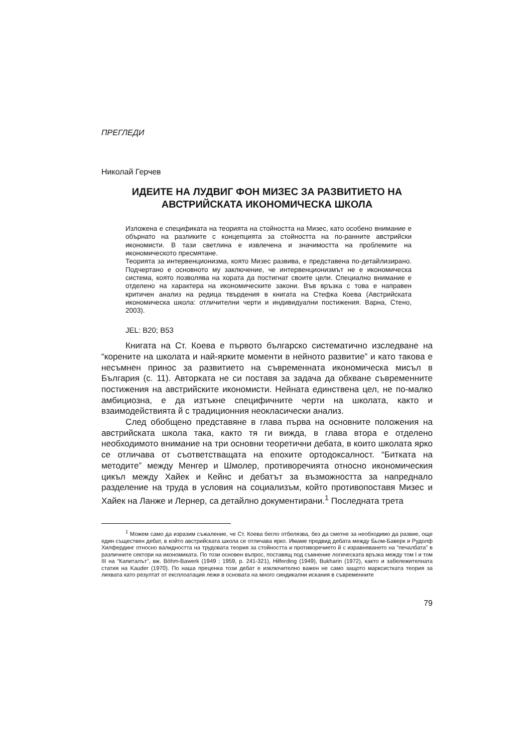ПРЕГЛЕДИ
Николай Герчев
ИДЕИТЕ НА ЛУДВИГ ФОН МИЗЕС ЗА РАЗВИТИЕТО НА АВСТРИЙСКАТА ИКОНОМИЧЕСКА ШКОЛА
Изложена е спецификата на теорията на стойността на Мизес, като особено внимание е обърнато на разликите с концепцията за стойността на по-ранните австрийски икономисти. В тази светлина е извлечена и значимостта на проблемите на икономическото пресмятане.
Теорията за интервенционизма, която Мизес развива, е представена по-детайлизирано. Подчертано е основното му заключение, че интервенционизмът не е икономическа система, която позволява на хората да постигнат своите цели. Специално внимание е отделено на характера на икономическите закони. Във връзка с това е направен критичен анализ на редица твърдения в книгата на Стефка Коева (Австрийската икономическа школа: отличителни черти и индивидуални постижения. Варна, Стено, 2003).
JEL: B20; B53
Книгата на Ст. Коева е първото българско систематично изследване на “корените на школата и най-ярките моменти в нейното развитие” и като такова е несъмнен принос за развитието на съвременната икономическа мисъл в България (с. 11). Авторката не си поставя за задача да обхване съвременните постижения на австрийските икономисти. Нейната единствена цел, не по-малко амбициозна, е да изтъкне специфичните черти на школата, както и взаимодействията й с традиционния неокласически анализ.
След обобщено представяне в глава първа на основните положения на австрийската школа така, както тя ги вижда, в глава втора е отделено необходимото внимание на три основни теоретични дебата, в които школата ярко се отличава от съответстващата на епохите ортодоксалност. “Битката на методите” между Менгер и Шмолер, противоречията относно икономическия цикъл между Хайек и Кейнс и дебатът за възможността за напреднало разделение на труда в условия на социализъм, който противопоставя Мизес и Хайек на Ланже и Лернер, са детайлно документирани.<sup>1</sup> Последната трета
<sup>1</sup> Можем само да изразим съжаление, че Ст. Коева бегло отбелязва, без да сметне за необходимо да развие, още един съществен дебат, в който австрийската школа се отличава ярко. Имаме предвид дебата между Бьом-Баверк и Рудолф Хилфердинг относно валидността на трудовата теория за стойността и противоречието й с изравняването на “печалбата” в различните сектори на икономиката. По този основен въпрос, поставящ под съмнение логическата връзка между том I и том III на “Капиталът”, вж. Böhm-Bawerk (1949 ; 1959, p. 241-321), Hilferding (1949), Bukharin (1972), както и забележителната статия на Kauder (1970). По наша преценка този дебат е изключително важен не само защото марксистката теория за лихвата като резултат от експлоатация лежи в основата на много синдикални искания в съвременните
79